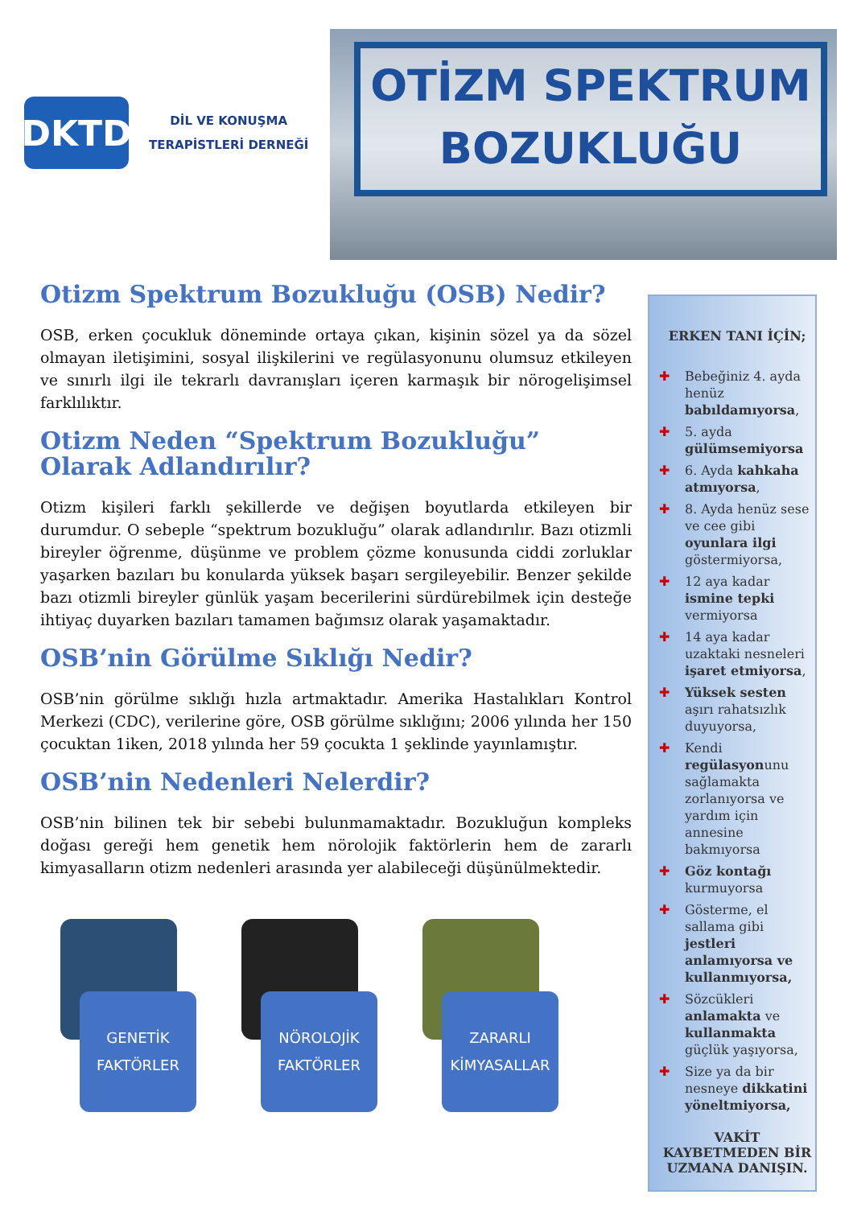DKTD
DİL VE KONUŞMA
TERAPİSTLERİ DERNEĞİ
OTİZM SPEKTRUM
BOZUKLUĞU
Otizm Spektrum Bozukluğu (OSB) Nedir?
OSB, erken çocukluk döneminde ortaya çıkan, kişinin sözel ya da sözel olmayan iletişimini, sosyal ilişkilerini ve regülasyonunu olumsuz etkileyen ve sınırlı ilgi ile tekrarlı davranışları içeren karmaşık bir nörogelişimsel farklılıktır.
Otizm Neden “Spektrum Bozukluğu” Olarak Adlandırılır?
Otizm kişileri farklı şekillerde ve değişen boyutlarda etkileyen bir durumdur. O sebeple “spektrum bozukluğu” olarak adlandırılır. Bazı otizmli bireyler öğrenme, düşünme ve problem çözme konusunda ciddi zorluklar yaşarken bazıları bu konularda yüksek başarı sergileyebilir. Benzer şekilde bazı otizmli bireyler günlük yaşam becerilerini sürdürebilmek için desteğe ihtiyaç duyarken bazıları tamamen bağımsız olarak yaşamaktadır.
OSB’nin Görülme Sıklığı Nedir?
OSB’nin görülme sıklığı hızla artmaktadır. Amerika Hastalıkları Kontrol Merkezi (CDC), verilerine göre, OSB görülme sıklığını; 2006 yılında her 150 çocuktan 1iken, 2018 yılında her 59 çocukta 1 şeklinde yayınlamıştır.
OSB’nin Nedenleri Nelerdir?
OSB’nin bilinen tek bir sebebi bulunmamaktadır. Bozukluğun kompleks doğası gereği hem genetik hem nörolojik faktörlerin hem de zararlı kimyasalların otizm nedenleri arasında yer alabileceği düşünülmektedir.
GENETİK
FAKTÖRLER
NÖROLOJİK
FAKTÖRLER
ZARARLI
KİMYASALLAR
ERKEN TANI İÇİN;
✚ Bebeğiniz 4. ayda henüz babıldamıyorsa,
✚ 5. ayda gülümsemiyorsa
✚ 6. Ayda kahkaha atmıyorsa,
✚ 8. Ayda henüz sese ve cee gibi oyunlara ilgi göstermiyorsa,
✚ 12 aya kadar ismine tepki vermiyorsa
✚ 14 aya kadar uzaktaki nesneleri işaret etmiyorsa,
✚ Yüksek sesten aşırı rahatsızlık duyuyorsa,
✚ Kendi regülasyonunu sağlamakta zorlanıyorsa ve yardım için annesine bakmıyorsa
✚ Göz kontağı kurmuyorsa
✚ Gösterme, el sallama gibi jestleri anlamıyorsa ve kullanmıyorsa,
✚ Sözcükleri anlamakta ve kullanmakta güçlük yaşıyorsa,
✚ Size ya da bir nesneye dikkatini yöneltmiyorsa,
VAKİT KAYBETMEDEN BİR UZMANA DANIŞIN.